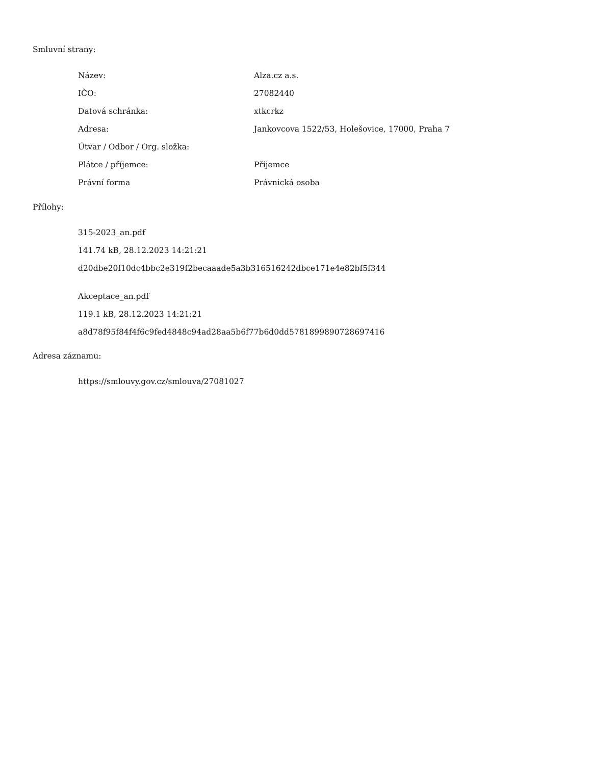Smluvní strany:
| Název: | Alza.cz a.s. |
| IČO: | 27082440 |
| Datová schránka: | xtkcrkz |
| Adresa: | Jankovcova 1522/53, Holešovice, 17000, Praha 7 |
| Útvar / Odbor / Org. složka: | |
| Plátce / příjemce: | Příjemce |
| Právní forma | Právnická osoba |
Přílohy:
315-2023_an.pdf
141.74 kB, 28.12.2023 14:21:21
d20dbe20f10dc4bbc2e319f2becaaade5a3b316516242dbce171e4e82bf5f344
Akceptace_an.pdf
119.1 kB, 28.12.2023 14:21:21
a8d78f95f84f4f6c9fed4848c94ad28aa5b6f77b6d0dd5781899890728697416
Adresa záznamu:
https://smlouvy.gov.cz/smlouva/27081027